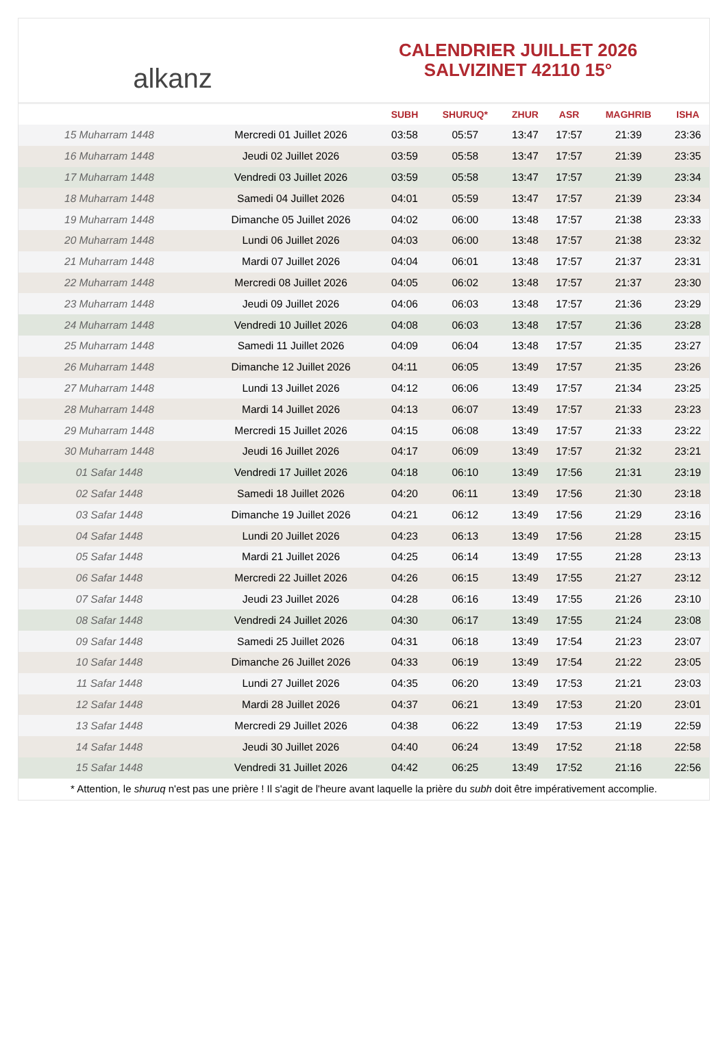alkanz
CALENDRIER JUILLET 2026
SALVIZINET 42110 15°
| | | SUBH | SHURUQ* | ZHUR | ASR | MAGHRIB | ISHA |
| --- | --- | --- | --- | --- | --- | --- | --- |
| 15 Muharram 1448 | Mercredi 01 Juillet 2026 | 03:58 | 05:57 | 13:47 | 17:57 | 21:39 | 23:36 |
| 16 Muharram 1448 | Jeudi 02 Juillet 2026 | 03:59 | 05:58 | 13:47 | 17:57 | 21:39 | 23:35 |
| 17 Muharram 1448 | Vendredi 03 Juillet 2026 | 03:59 | 05:58 | 13:47 | 17:57 | 21:39 | 23:34 |
| 18 Muharram 1448 | Samedi 04 Juillet 2026 | 04:01 | 05:59 | 13:47 | 17:57 | 21:39 | 23:34 |
| 19 Muharram 1448 | Dimanche 05 Juillet 2026 | 04:02 | 06:00 | 13:48 | 17:57 | 21:38 | 23:33 |
| 20 Muharram 1448 | Lundi 06 Juillet 2026 | 04:03 | 06:00 | 13:48 | 17:57 | 21:38 | 23:32 |
| 21 Muharram 1448 | Mardi 07 Juillet 2026 | 04:04 | 06:01 | 13:48 | 17:57 | 21:37 | 23:31 |
| 22 Muharram 1448 | Mercredi 08 Juillet 2026 | 04:05 | 06:02 | 13:48 | 17:57 | 21:37 | 23:30 |
| 23 Muharram 1448 | Jeudi 09 Juillet 2026 | 04:06 | 06:03 | 13:48 | 17:57 | 21:36 | 23:29 |
| 24 Muharram 1448 | Vendredi 10 Juillet 2026 | 04:08 | 06:03 | 13:48 | 17:57 | 21:36 | 23:28 |
| 25 Muharram 1448 | Samedi 11 Juillet 2026 | 04:09 | 06:04 | 13:48 | 17:57 | 21:35 | 23:27 |
| 26 Muharram 1448 | Dimanche 12 Juillet 2026 | 04:11 | 06:05 | 13:49 | 17:57 | 21:35 | 23:26 |
| 27 Muharram 1448 | Lundi 13 Juillet 2026 | 04:12 | 06:06 | 13:49 | 17:57 | 21:34 | 23:25 |
| 28 Muharram 1448 | Mardi 14 Juillet 2026 | 04:13 | 06:07 | 13:49 | 17:57 | 21:33 | 23:23 |
| 29 Muharram 1448 | Mercredi 15 Juillet 2026 | 04:15 | 06:08 | 13:49 | 17:57 | 21:33 | 23:22 |
| 30 Muharram 1448 | Jeudi 16 Juillet 2026 | 04:17 | 06:09 | 13:49 | 17:57 | 21:32 | 23:21 |
| 01 Safar 1448 | Vendredi 17 Juillet 2026 | 04:18 | 06:10 | 13:49 | 17:56 | 21:31 | 23:19 |
| 02 Safar 1448 | Samedi 18 Juillet 2026 | 04:20 | 06:11 | 13:49 | 17:56 | 21:30 | 23:18 |
| 03 Safar 1448 | Dimanche 19 Juillet 2026 | 04:21 | 06:12 | 13:49 | 17:56 | 21:29 | 23:16 |
| 04 Safar 1448 | Lundi 20 Juillet 2026 | 04:23 | 06:13 | 13:49 | 17:56 | 21:28 | 23:15 |
| 05 Safar 1448 | Mardi 21 Juillet 2026 | 04:25 | 06:14 | 13:49 | 17:55 | 21:28 | 23:13 |
| 06 Safar 1448 | Mercredi 22 Juillet 2026 | 04:26 | 06:15 | 13:49 | 17:55 | 21:27 | 23:12 |
| 07 Safar 1448 | Jeudi 23 Juillet 2026 | 04:28 | 06:16 | 13:49 | 17:55 | 21:26 | 23:10 |
| 08 Safar 1448 | Vendredi 24 Juillet 2026 | 04:30 | 06:17 | 13:49 | 17:55 | 21:24 | 23:08 |
| 09 Safar 1448 | Samedi 25 Juillet 2026 | 04:31 | 06:18 | 13:49 | 17:54 | 21:23 | 23:07 |
| 10 Safar 1448 | Dimanche 26 Juillet 2026 | 04:33 | 06:19 | 13:49 | 17:54 | 21:22 | 23:05 |
| 11 Safar 1448 | Lundi 27 Juillet 2026 | 04:35 | 06:20 | 13:49 | 17:53 | 21:21 | 23:03 |
| 12 Safar 1448 | Mardi 28 Juillet 2026 | 04:37 | 06:21 | 13:49 | 17:53 | 21:20 | 23:01 |
| 13 Safar 1448 | Mercredi 29 Juillet 2026 | 04:38 | 06:22 | 13:49 | 17:53 | 21:19 | 22:59 |
| 14 Safar 1448 | Jeudi 30 Juillet 2026 | 04:40 | 06:24 | 13:49 | 17:52 | 21:18 | 22:58 |
| 15 Safar 1448 | Vendredi 31 Juillet 2026 | 04:42 | 06:25 | 13:49 | 17:52 | 21:16 | 22:56 |
* Attention, le shuruq n'est pas une prière ! Il s'agit de l'heure avant laquelle la prière du subh doit être impérativement accomplie.